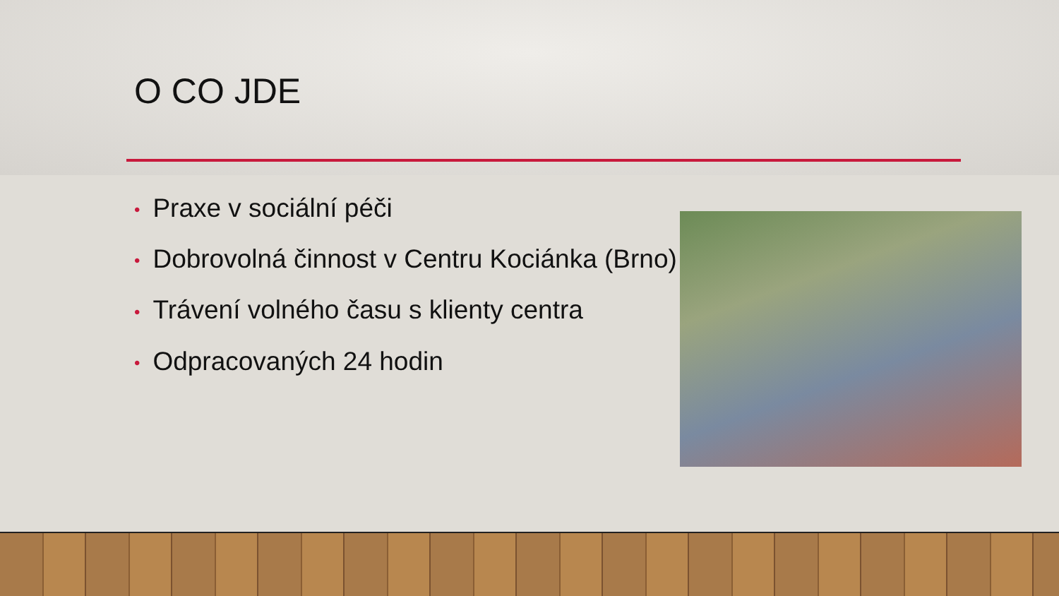O CO JDE
• Praxe v sociální péči
• Dobrovolná činnost v Centru Kociánka (Brno)
• Trávení volného času s klienty centra
• Odpracovaných 24 hodin